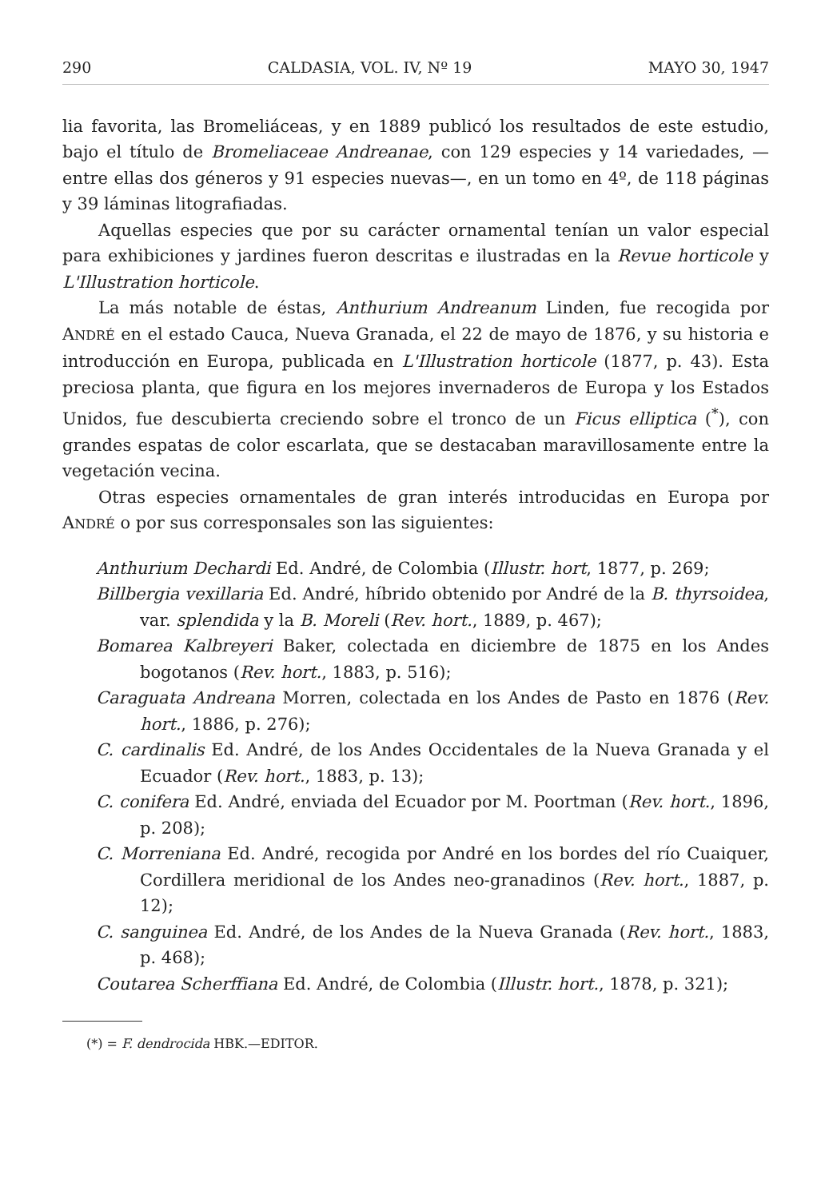290 CALDASIA, VOL. IV, Nº 19 MAYO 30, 1947
lia favorita, las Bromeliáceas, y en 1889 publicó los resultados de este estudio, bajo el título de Bromeliaceae Andreanae, con 129 especies y 14 variedades, —entre ellas dos géneros y 91 especies nuevas—, en un tomo en 4º, de 118 páginas y 39 láminas litografiadas.
Aquellas especies que por su carácter ornamental tenían un valor especial para exhibiciones y jardines fueron descritas e ilustradas en la Revue horticole y L'Illustration horticole.
La más notable de éstas, Anthurium Andreanum Linden, fue recogida por ANDRÉ en el estado Cauca, Nueva Granada, el 22 de mayo de 1876, y su historia e introducción en Europa, publicada en L'Illustration horticole (1877, p. 43). Esta preciosa planta, que figura en los mejores invernaderos de Europa y los Estados Unidos, fue descubierta creciendo sobre el tronco de un Ficus elliptica (<sup>*</sup>), con grandes espatas de color escarlata, que se destacaban maravillosamente entre la vegetación vecina.
Otras especies ornamentales de gran interés introducidas en Europa por ANDRÉ o por sus corresponsales son las siguientes:
Anthurium Dechardi Ed. André, de Colombia (Illustr. hort, 1877, p. 269;
Billbergia vexillaria Ed. André, híbrido obtenido por André de la B. thyrsoidea, var. splendida y la B. Moreli (Rev. hort., 1889, p. 467);
Bomarea Kalbreyeri Baker, colectada en diciembre de 1875 en los Andes bogotanos (Rev. hort., 1883, p. 516);
Caraguata Andreana Morren, colectada en los Andes de Pasto en 1876 (Rev. hort., 1886, p. 276);
C. cardinalis Ed. André, de los Andes Occidentales de la Nueva Granada y el Ecuador (Rev. hort., 1883, p. 13);
C. conifera Ed. André, enviada del Ecuador por M. Poortman (Rev. hort., 1896, p. 208);
C. Morreniana Ed. André, recogida por André en los bordes del río Cuaiquer, Cordillera meridional de los Andes neo-granadinos (Rev. hort., 1887, p. 12);
C. sanguinea Ed. André, de los Andes de la Nueva Granada (Rev. hort., 1883, p. 468);
Coutarea Scherffiana Ed. André, de Colombia (Illustr. hort., 1878, p. 321);
(*) = F. dendrocida HBK.—EDITOR.